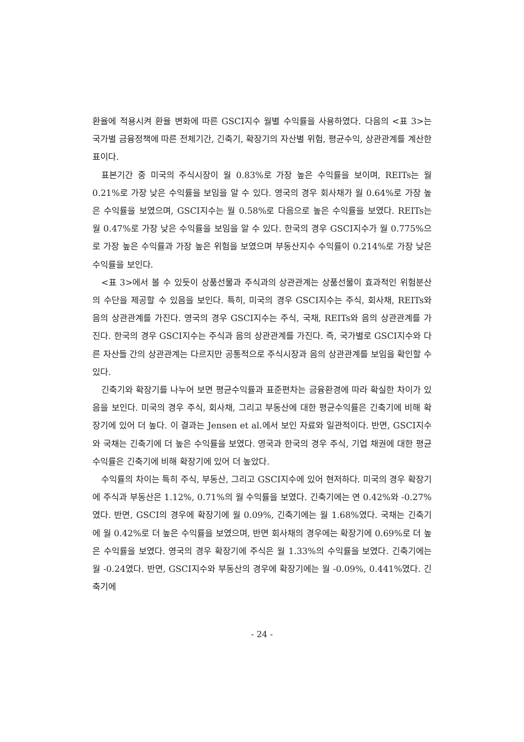환율에 적용시켜 환율 변화에 따른 GSCI지수 월별 수익률을 사용하였다. 다음의 <표 3>는 국가별 금융정책에 따른 전체기간, 긴축기, 확장기의 자산별 위험, 평균수익, 상관관계를 계산한 표이다.
표본기간 중 미국의 주식시장이 월 0.83%로 가장 높은 수익률을 보이며, REITs는 월 0.21%로 가장 낮은 수익률을 보임을 알 수 있다. 영국의 경우 회사채가 월 0.64%로 가장 높은 수익률을 보였으며, GSCI지수는 월 0.58%로 다음으로 높은 수익률을 보였다. REITs는 월 0.47%로 가장 낮은 수익률을 보임을 알 수 있다. 한국의 경우 GSCI지수가 월 0.775%으로 가장 높은 수익률과 가장 높은 위험을 보였으며 부동산지수 수익률이 0.214%로 가장 낮은 수익률을 보인다.
<표 3>에서 볼 수 있듯이 상품선물과 주식과의 상관관계는 상품선물이 효과적인 위험분산의 수단을 제공할 수 있음을 보인다. 특히, 미국의 경우 GSCI지수는 주식, 회사채, REITs와 음의 상관관계를 가진다. 영국의 경우 GSCI지수는 주식, 국채, REITs와 음의 상관관계를 가진다. 한국의 경우 GSCI지수는 주식과 음의 상관관계를 가진다. 즉, 국가별로 GSCI지수와 다른 자산들 간의 상관관계는 다르지만 공통적으로 주식시장과 음의 상관관계를 보임을 확인할 수 있다.
긴축기와 확장기를 나누어 보면 평균수익률과 표준편차는 금융환경에 따라 확실한 차이가 있음을 보인다. 미국의 경우 주식, 회사채, 그리고 부동산에 대한 평균수익률은 긴축기에 비해 확장기에 있어 더 높다. 이 결과는 Jensen et al.에서 보인 자료와 일관적이다. 반면, GSCI지수와 국채는 긴축기에 더 높은 수익률을 보였다. 영국과 한국의 경우 주식, 기업 채권에 대한 평균수익률은 긴축기에 비해 확장기에 있어 더 높았다.
수익률의 차이는 특히 주식, 부동산, 그리고 GSCI지수에 있어 현저하다. 미국의 경우 확장기에 주식과 부동산은 1.12%, 0.71%의 월 수익률을 보였다. 긴축기에는 연 0.42%와 -0.27%였다. 반면, GSCI의 경우에 확장기에 월 0.09%, 긴축기에는 월 1.68%였다. 국채는 긴축기에 월 0.42%로 더 높은 수익률을 보였으며, 반면 회사채의 경우에는 확장기에 0.69%로 더 높은 수익률을 보였다. 영국의 경우 확장기에 주식은 월 1.33%의 수익률을 보였다. 긴축기에는 월 -0.24였다. 반면, GSCI지수와 부동산의 경우에 확장기에는 월 -0.09%, 0.441%였다. 긴축기에
- 24 -